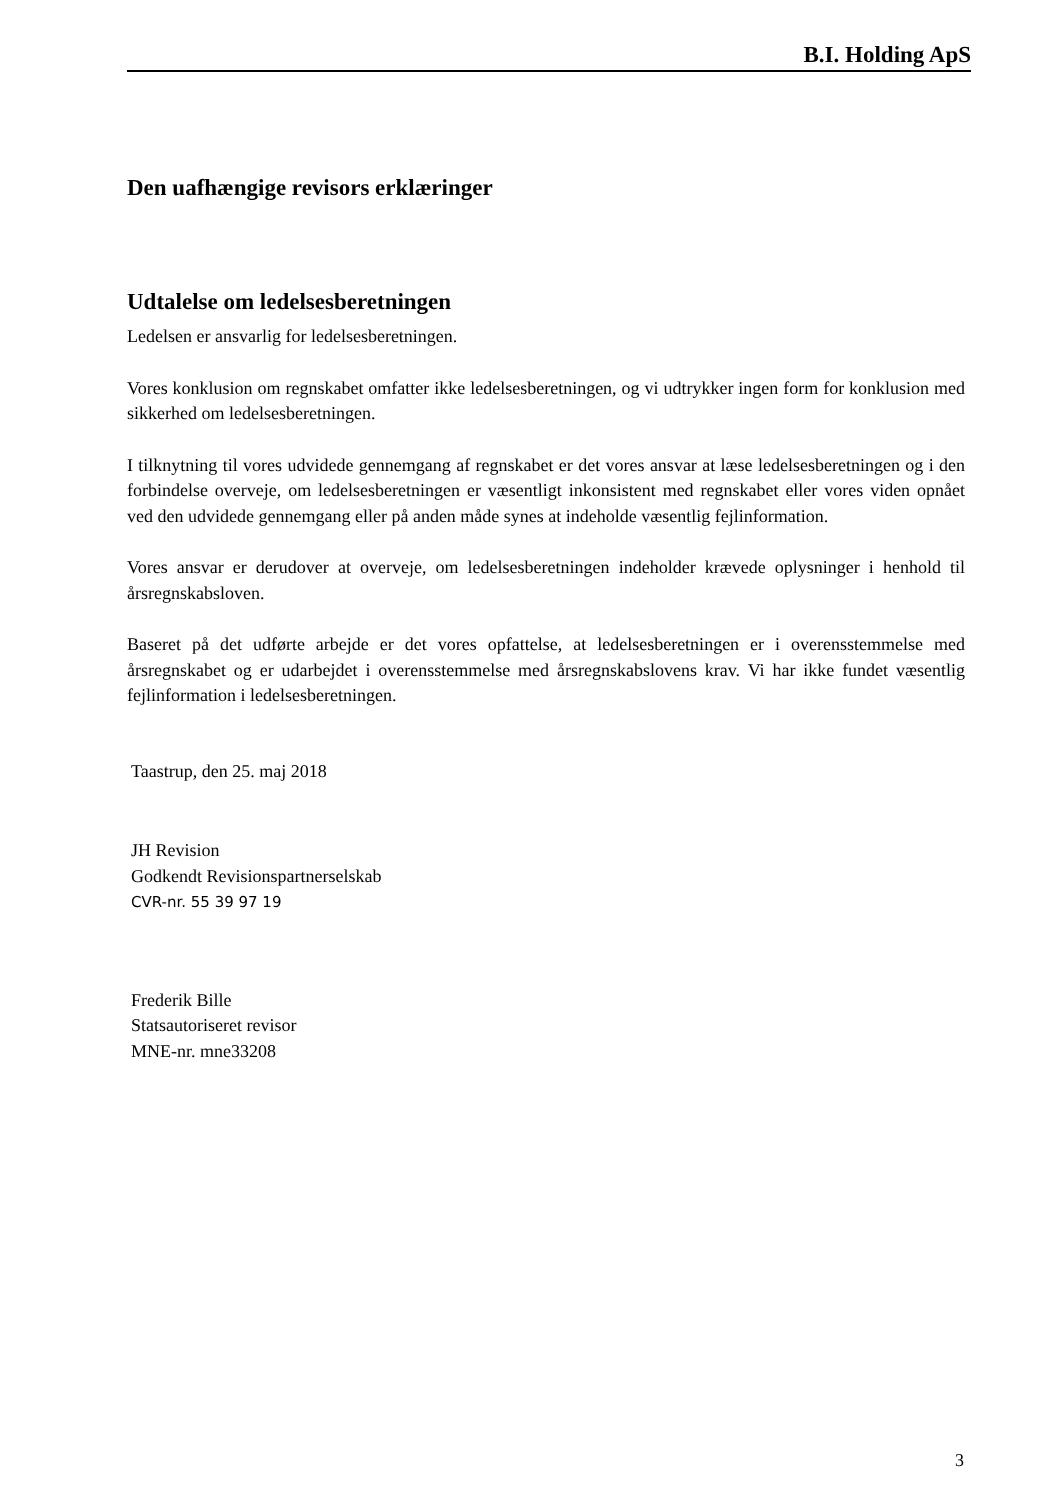B.I. Holding ApS
Den uafhængige revisors erklæringer
Udtalelse om ledelsesberetningen
Ledelsen er ansvarlig for ledelsesberetningen.
Vores konklusion om regnskabet omfatter ikke ledelsesberetningen, og vi udtrykker ingen form for konklusion med sikkerhed om ledelsesberetningen.
I tilknytning til vores udvidede gennemgang af regnskabet er det vores ansvar at læse ledelsesberetningen og i den forbindelse overveje, om ledelsesberetningen er væsentligt inkonsistent med regnskabet eller vores viden opnået ved den udvidede gennemgang eller på anden måde synes at indeholde væsentlig fejlinformation.
Vores ansvar er derudover at overveje, om ledelsesberetningen indeholder krævede oplysninger i henhold til årsregnskabsloven.
Baseret på det udførte arbejde er det vores opfattelse, at ledelsesberetningen er i overensstemmelse med årsregnskabet og er udarbejdet i overensstemmelse med årsregnskabslovens krav. Vi har ikke fundet væsentlig fejlinformation i ledelsesberetningen.
Taastrup, den 25. maj 2018
JH Revision
Godkendt Revisionspartnerselskab
CVR-nr. 55 39 97 19
Frederik Bille
Statsautoriseret revisor
MNE-nr. mne33208
3